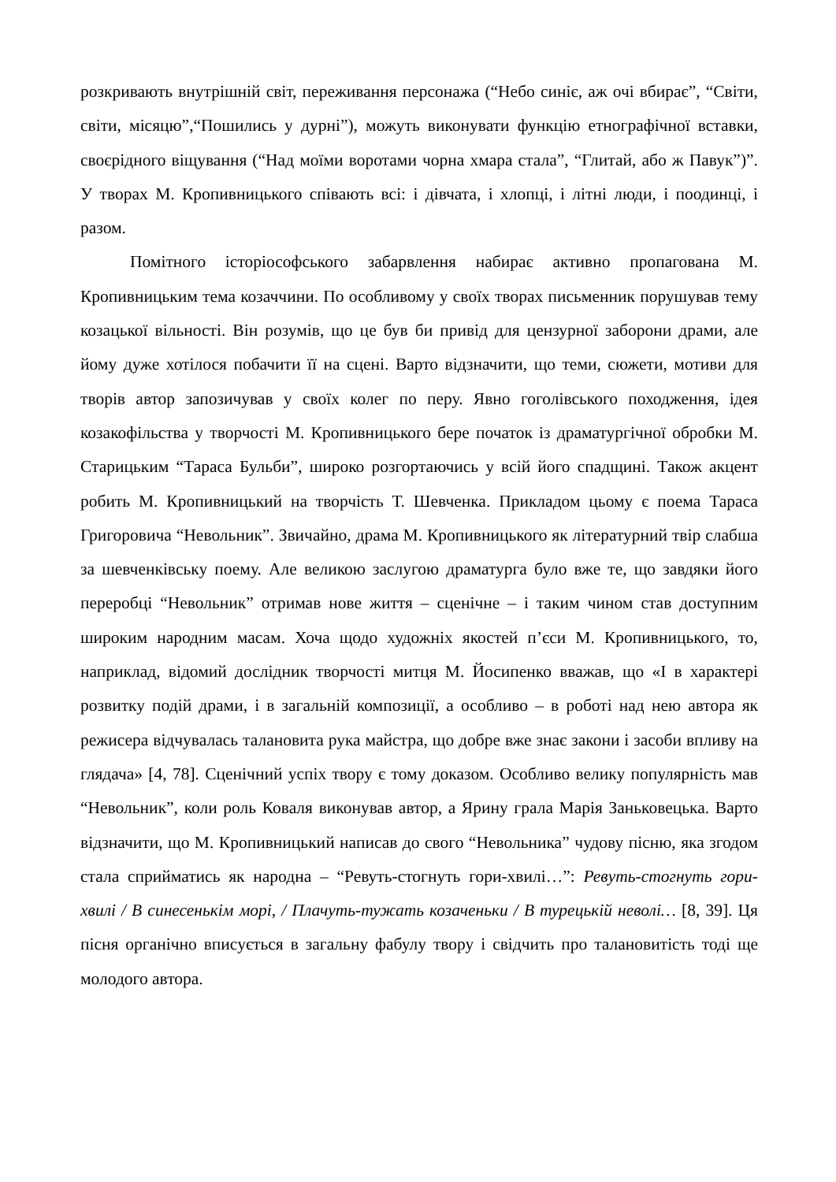розкривають внутрішній світ, переживання персонажа (“Небо синіє, аж очі вбирає”, “Світи, світи, місяцю”,“Пошились у дурні”), можуть виконувати функцію етнографічної вставки, своєрідного віщування (“Над моїми воротами чорна хмара стала”, “Глитай, або ж Павук”)”. У творах М. Кропивницького співають всі: і дівчата, і хлопці, і літні люди, і поодинці, і разом.
Помітного історіософського забарвлення набирає активно пропагована М. Кропивницьким тема козаччини. По особливому у своїх творах письменник порушував тему козацької вільності. Він розумів, що це був би привід для цензурної заборони драми, але йому дуже хотілося побачити її на сцені. Варто відзначити, що теми, сюжети, мотиви для творів автор запозичував у своїх колег по перу. Явно гоголівського походження, ідея козакофільства у творчості М. Кропивницького бере початок із драматургічної обробки М. Старицьким “Тараса Бульби”, широко розгортаючись у всій його спадщині. Також акцент робить М. Кропивницький на творчість Т. Шевченка. Прикладом цьому є поема Тараса Григоровича “Невольник”. Звичайно, драма М. Кропивницького як літературний твір слабша за шевченківську поему. Але великою заслугою драматурга було вже те, що завдяки його переробці “Невольник” отримав нове життя – сценічне – і таким чином став доступним широким народним масам. Хоча щодо художніх якостей п’єси М. Кропивницького, то, наприклад, відомий дослідник творчості митця М. Йосипенко вважав, що «І в характері розвитку подій драми, і в загальній композиції, а особливо – в роботі над нею автора як режисера відчувалась талановита рука майстра, що добре вже знає закони і засоби впливу на глядача» [4, 78]. Сценічний успіх твору є тому доказом. Особливо велику популярність мав “Невольник”, коли роль Коваля виконував автор, а Ярину грала Марія Заньковецька. Варто відзначити, що М. Кропивницький написав до свого “Невольника” чудову пісню, яка згодом стала сприйматись як народна – “Ревуть-стогнуть гори-хвилі…”: Ревуть-стогнуть гори-хвилі / В синесенькім морі, / Плачуть-тужать козаченьки / В турецькій неволі… [8, 39]. Ця пісня органічно вписується в загальну фабулу твору і свідчить про талановитість тоді ще молодого автора.